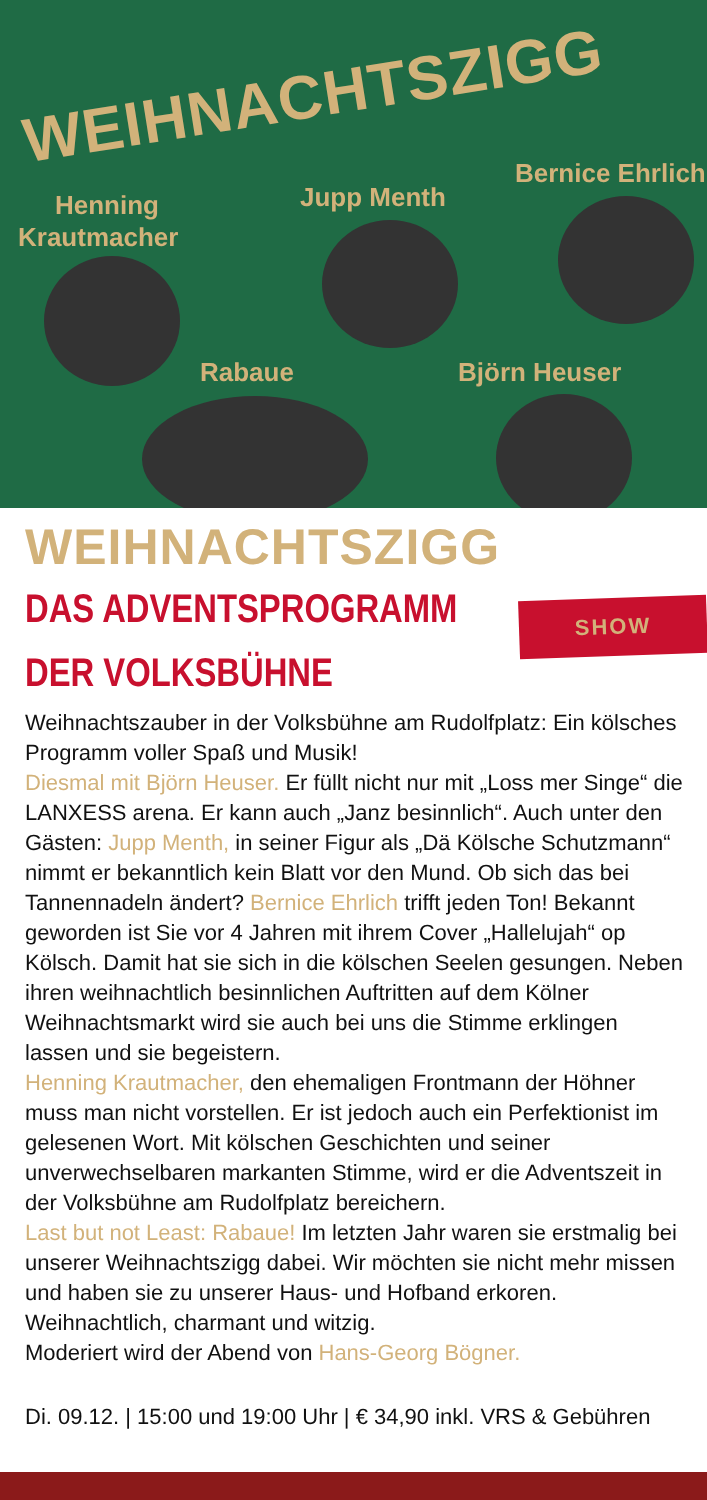WEIHNACHTSZIGG
Henning
Krautmacher
Jupp Menth
Bernice Ehrlich
Rabaue Björn Heuser
WEIHNACHTSZIGG
DAS ADVENTSPROGRAMM DER VOLKSBÜHNE
SHOW
Weihnachtszauber in der Volksbühne am Rudolfplatz: Ein kölsches Programm voller Spaß und Musik!
Diesmal mit Björn Heuser. Er füllt nicht nur mit „Loss mer Singe“ die LANXESS arena. Er kann auch „Janz besinnlich“. Auch unter den Gästen: Jupp Menth, in seiner Figur als „Dä Kölsche Schutzmann“ nimmt er bekanntlich kein Blatt vor den Mund. Ob sich das bei Tannennadeln ändert? Bernice Ehrlich trifft jeden Ton! Bekannt geworden ist Sie vor 4 Jahren mit ihrem Cover „Hallelujah“ op Kölsch. Damit hat sie sich in die kölschen Seelen gesungen. Neben ihren weihnachtlich besinnlichen Auftritten auf dem Kölner Weihnachtsmarkt wird sie auch bei uns die Stimme erklingen lassen und sie begeistern.
Henning Krautmacher, den ehemaligen Frontmann der Höhner muss man nicht vorstellen. Er ist jedoch auch ein Perfektionist im gelesenen Wort. Mit kölschen Geschichten und seiner unverwechselbaren markanten Stimme, wird er die Adventszeit in der Volksbühne am Rudolfplatz bereichern.
Last but not Least: Rabaue! Im letzten Jahr waren sie erstmalig bei unserer Weihnachtszigg dabei. Wir möchten sie nicht mehr missen und haben sie zu unserer Haus- und Hofband erkoren. Weihnachtlich, charmant und witzig.
Moderiert wird der Abend von Hans-Georg Bögner.
Di. 09.12. | 15:00 und 19:00 Uhr | € 34,90 inkl. VRS & Gebühren